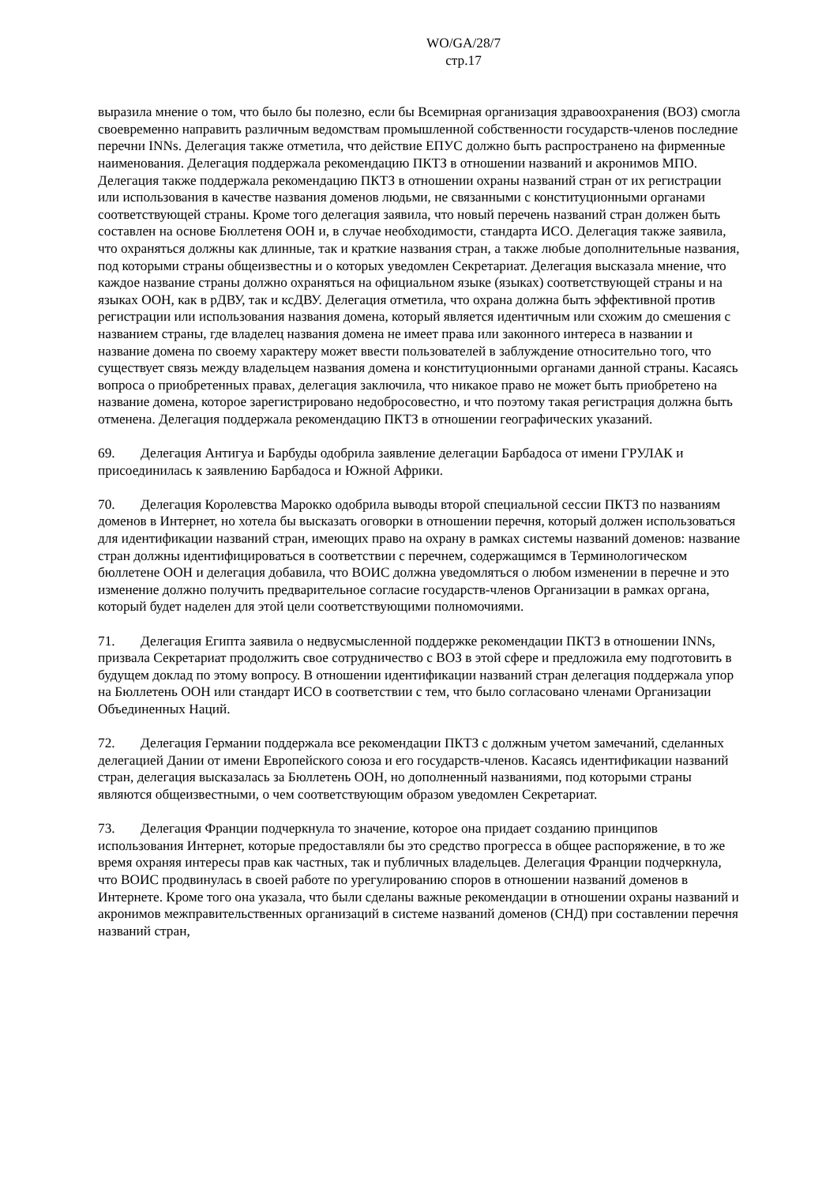WO/GA/28/7
стр.17
выразила мнение о том, что было бы полезно, если бы Всемирная организация здравоохранения (ВОЗ) смогла своевременно направить различным ведомствам промышленной собственности государств-членов последние перечни INNs. Делегация также отметила, что действие ЕПУС должно быть распространено на фирменные наименования. Делегация поддержала рекомендацию ПКТЗ в отношении названий и акронимов МПО. Делегация также поддержала рекомендацию ПКТЗ в отношении охраны названий стран от их регистрации или использования в качестве названия доменов людьми, не связанными с конституционными органами соответствующей страны. Кроме того делегация заявила, что новый перечень названий стран должен быть составлен на основе Бюллетеня ООН и, в случае необходимости, стандарта ИСО. Делегация также заявила, что охраняться должны как длинные, так и краткие названия стран, а также любые дополнительные названия, под которыми страны общеизвестны и о которых уведомлен Секретариат. Делегация высказала мнение, что каждое название страны должно охраняться на официальном языке (языках) соответствующей страны и на языках ООН, как в рДВУ, так и ксДВУ. Делегация отметила, что охрана должна быть эффективной против регистрации или использования названия домена, который является идентичным или схожим до смешения с названием страны, где владелец названия домена не имеет права или законного интереса в названии и название домена по своему характеру может ввести пользователей в заблуждение относительно того, что существует связь между владельцем названия домена и конституционными органами данной страны. Касаясь вопроса о приобретенных правах, делегация заключила, что никакое право не может быть приобретено на название домена, которое зарегистрировано недобросовестно, и что поэтому такая регистрация должна быть отменена. Делегация поддержала рекомендацию ПКТЗ в отношении географических указаний.
69. Делегация Антигуа и Барбуды одобрила заявление делегации Барбадоса от имени ГРУЛАК и присоединилась к заявлению Барбадоса и Южной Африки.
70. Делегация Королевства Марокко одобрила выводы второй специальной сессии ПКТЗ по названиям доменов в Интернет, но хотела бы высказать оговорки в отношении перечня, который должен использоваться для идентификации названий стран, имеющих право на охрану в рамках системы названий доменов: название стран должны идентифицироваться в соответствии с перечнем, содержащимся в Терминологическом бюллетене ООН и делегация добавила, что ВОИС должна уведомляться о любом изменении в перечне и это изменение должно получить предварительное согласие государств-членов Организации в рамках органа, который будет наделен для этой цели соответствующими полномочиями.
71. Делегация Египта заявила о недвусмысленной поддержке рекомендации ПКТЗ в отношении INNs, призвала Секретариат продолжить свое сотрудничество с ВОЗ в этой сфере и предложила ему подготовить в будущем доклад по этому вопросу. В отношении идентификации названий стран делегация поддержала упор на Бюллетень ООН или стандарт ИСО в соответствии с тем, что было согласовано членами Организации Объединенных Наций.
72. Делегация Германии поддержала все рекомендации ПКТЗ с должным учетом замечаний, сделанных делегацией Дании от имени Европейского союза и его государств-членов. Касаясь идентификации названий стран, делегация высказалась за Бюллетень ООН, но дополненный названиями, под которыми страны являются общеизвестными, о чем соответствующим образом уведомлен Секретариат.
73. Делегация Франции подчеркнула то значение, которое она придает созданию принципов использования Интернет, которые предоставляли бы это средство прогресса в общее распоряжение, в то же время охраняя интересы прав как частных, так и публичных владельцев. Делегация Франции подчеркнула, что ВОИС продвинулась в своей работе по урегулированию споров в отношении названий доменов в Интернете. Кроме того она указала, что были сделаны важные рекомендации в отношении охраны названий и акронимов межправительственных организаций в системе названий доменов (СНД) при составлении перечня названий стран,